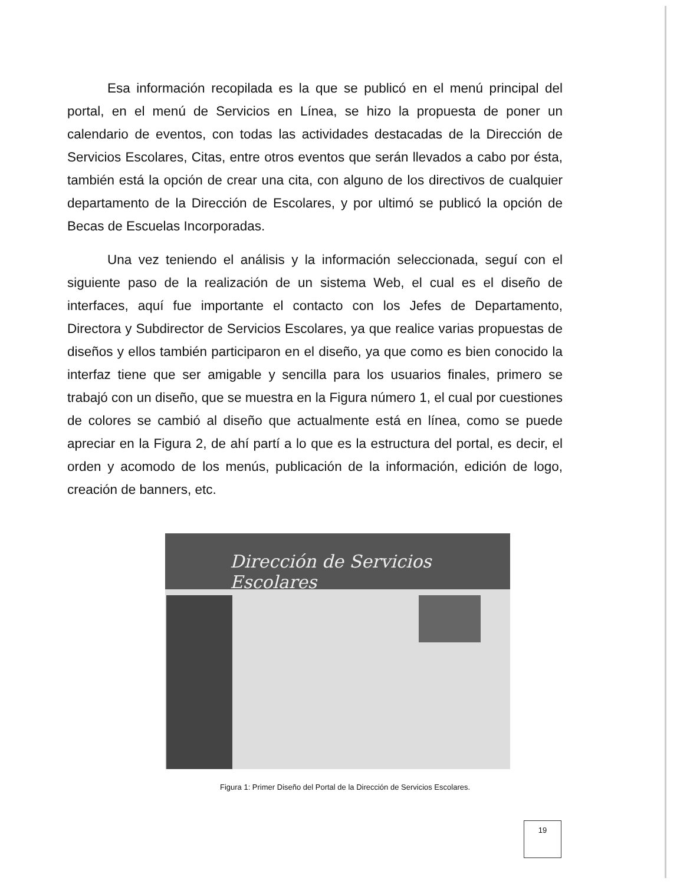Esa información recopilada es la que se publicó en el menú principal del portal, en el menú de Servicios en Línea, se hizo la propuesta de poner un calendario de eventos, con todas las actividades destacadas de la Dirección de Servicios Escolares, Citas, entre otros eventos que serán llevados a cabo por ésta, también está la opción de crear una cita, con alguno de los directivos de cualquier departamento de la Dirección de Escolares, y por ultimó se publicó la opción de Becas de Escuelas Incorporadas.
Una vez teniendo el análisis y la información seleccionada, seguí con el siguiente paso de la realización de un sistema Web, el cual es el diseño de interfaces, aquí fue importante el contacto con los Jefes de Departamento, Directora y Subdirector de Servicios Escolares, ya que realice varias propuestas de diseños y ellos también participaron en el diseño, ya que como es bien conocido la interfaz tiene que ser amigable y sencilla para los usuarios finales, primero se trabajó con un diseño, que se muestra en la Figura número 1, el cual por cuestiones de colores se cambió al diseño que actualmente está en línea, como se puede apreciar en la Figura 2, de ahí partí a lo que es la estructura del portal, es decir, el orden y acomodo de los menús, publicación de la información, edición de logo, creación de banners, etc.
Dirección de Servicios Escolares
Figura 1: Primer Diseño del Portal de la Dirección de Servicios Escolares.
19